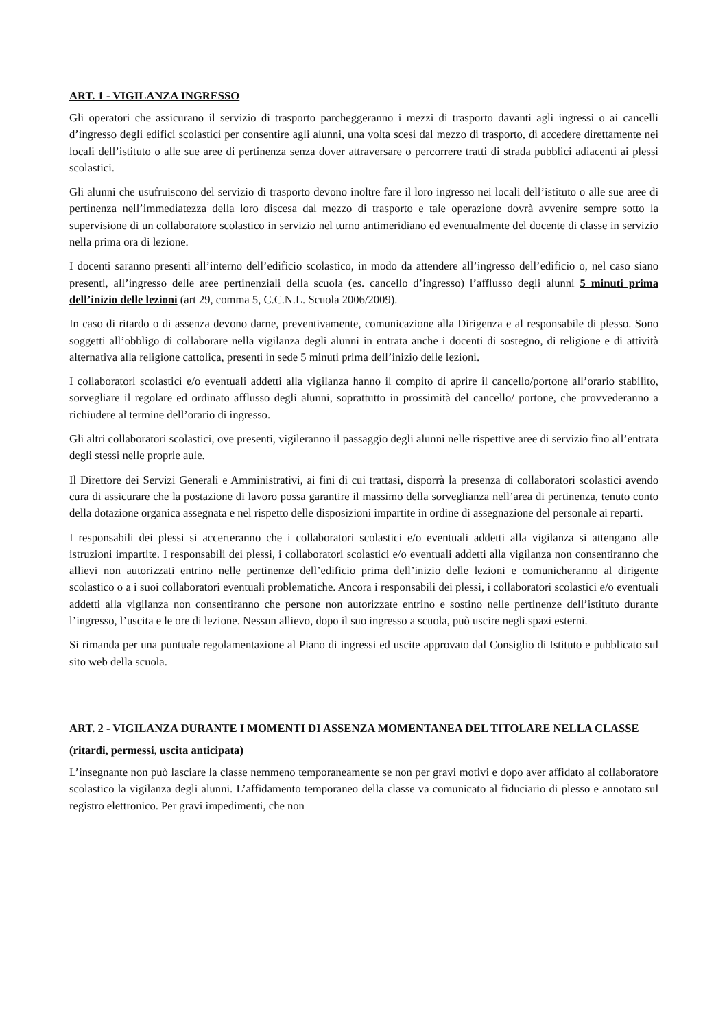ART. 1 - VIGILANZA INGRESSO
Gli operatori che assicurano il servizio di trasporto parcheggeranno i mezzi di trasporto davanti agli ingressi o ai cancelli d’ingresso degli edifici scolastici per consentire agli alunni, una volta scesi dal mezzo di trasporto, di accedere direttamente nei locali dell’istituto o alle sue aree di pertinenza senza dover attraversare o percorrere tratti di strada pubblici adiacenti ai plessi scolastici.
Gli alunni che usufruiscono del servizio di trasporto devono inoltre fare il loro ingresso nei locali dell’istituto o alle sue aree di pertinenza nell’immediatezza della loro discesa dal mezzo di trasporto e tale operazione dovrà avvenire sempre sotto la supervisione di un collaboratore scolastico in servizio nel turno antimeridiano ed eventualmente del docente di classe in servizio nella prima ora di lezione.
I docenti saranno presenti all’interno dell’edificio scolastico, in modo da attendere all’ingresso dell’edificio o, nel caso siano presenti, all’ingresso delle aree pertinenziali della scuola (es. cancello d’ingresso) l’afflusso degli alunni 5 minuti prima dell’inizio delle lezioni (art 29, comma 5, C.C.N.L. Scuola 2006/2009).
In caso di ritardo o di assenza devono darne, preventivamente, comunicazione alla Dirigenza e al responsabile di plesso. Sono soggetti all’obbligo di collaborare nella vigilanza degli alunni in entrata anche i docenti di sostegno, di religione e di attività alternativa alla religione cattolica, presenti in sede 5 minuti prima dell’inizio delle lezioni.
I collaboratori scolastici e/o eventuali addetti alla vigilanza hanno il compito di aprire il cancello/portone all’orario stabilito, sorvegliare il regolare ed ordinato afflusso degli alunni, soprattutto in prossimità del cancello/ portone, che provvederanno a richiudere al termine dell’orario di ingresso.
Gli altri collaboratori scolastici, ove presenti, vigileranno il passaggio degli alunni nelle rispettive aree di servizio fino all’entrata degli stessi nelle proprie aule.
Il Direttore dei Servizi Generali e Amministrativi, ai fini di cui trattasi, disporrà la presenza di collaboratori scolastici avendo cura di assicurare che la postazione di lavoro possa garantire il massimo della sorveglianza nell’area di pertinenza, tenuto conto della dotazione organica assegnata e nel rispetto delle disposizioni impartite in ordine di assegnazione del personale ai reparti.
I responsabili dei plessi si accerteranno che i collaboratori scolastici e/o eventuali addetti alla vigilanza si attengano alle istruzioni impartite. I responsabili dei plessi, i collaboratori scolastici e/o eventuali addetti alla vigilanza non consentiranno che allievi non autorizzati entrino nelle pertinenze dell’edificio prima dell’inizio delle lezioni e comunicheranno al dirigente scolastico o a i suoi collaboratori eventuali problematiche. Ancora i responsabili dei plessi, i collaboratori scolastici e/o eventuali addetti alla vigilanza non consentiranno che persone non autorizzate entrino e sostino nelle pertinenze dell’istituto durante l’ingresso, l’uscita e le ore di lezione. Nessun allievo, dopo il suo ingresso a scuola, può uscire negli spazi esterni.
Si rimanda per una puntuale regolamentazione al Piano di ingressi ed uscite approvato dal Consiglio di Istituto e pubblicato sul sito web della scuola.
ART. 2 - VIGILANZA DURANTE I MOMENTI DI ASSENZA MOMENTANEA DEL TITOLARE NELLA CLASSE
(ritardi, permessi, uscita anticipata)
L’insegnante non può lasciare la classe nemmeno temporaneamente se non per gravi motivi e dopo aver affidato al collaboratore scolastico la vigilanza degli alunni. L’affidamento temporaneo della classe va comunicato al fiduciario di plesso e annotato sul registro elettronico. Per gravi impedimenti, che non